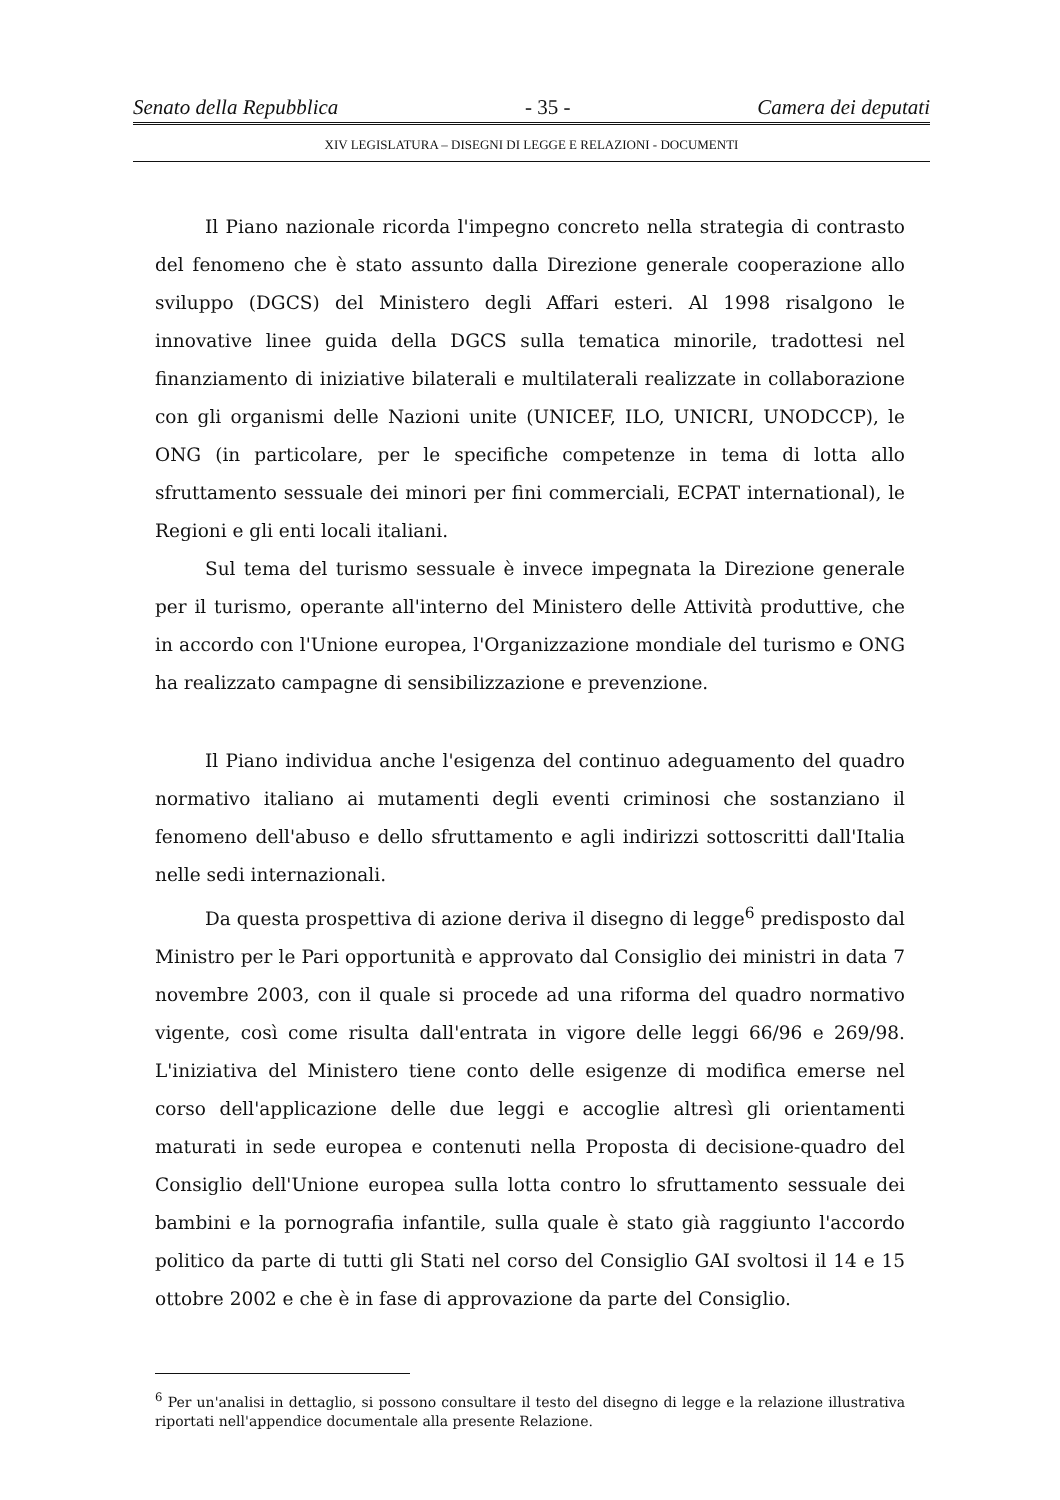Senato della Repubblica - 35 - Camera dei deputati
XIV LEGISLATURA – DISEGNI DI LEGGE E RELAZIONI - DOCUMENTI
Il Piano nazionale ricorda l'impegno concreto nella strategia di contrasto del fenomeno che è stato assunto dalla Direzione generale cooperazione allo sviluppo (DGCS) del Ministero degli Affari esteri. Al 1998 risalgono le innovative linee guida della DGCS sulla tematica minorile, tradottesi nel finanziamento di iniziative bilaterali e multilaterali realizzate in collaborazione con gli organismi delle Nazioni unite (UNICEF, ILO, UNICRI, UNODCCP), le ONG (in particolare, per le specifiche competenze in tema di lotta allo sfruttamento sessuale dei minori per fini commerciali, ECPAT international), le Regioni e gli enti locali italiani.
Sul tema del turismo sessuale è invece impegnata la Direzione generale per il turismo, operante all'interno del Ministero delle Attività produttive, che in accordo con l'Unione europea, l'Organizzazione mondiale del turismo e ONG ha realizzato campagne di sensibilizzazione e prevenzione.
Il Piano individua anche l'esigenza del continuo adeguamento del quadro normativo italiano ai mutamenti degli eventi criminosi che sostanziano il fenomeno dell'abuso e dello sfruttamento e agli indirizzi sottoscritti dall'Italia nelle sedi internazionali.
Da questa prospettiva di azione deriva il disegno di legge<sup>6</sup> predisposto dal Ministro per le Pari opportunità e approvato dal Consiglio dei ministri in data 7 novembre 2003, con il quale si procede ad una riforma del quadro normativo vigente, così come risulta dall'entrata in vigore delle leggi 66/96 e 269/98. L'iniziativa del Ministero tiene conto delle esigenze di modifica emerse nel corso dell'applicazione delle due leggi e accoglie altresì gli orientamenti maturati in sede europea e contenuti nella Proposta di decisione-quadro del Consiglio dell'Unione europea sulla lotta contro lo sfruttamento sessuale dei bambini e la pornografia infantile, sulla quale è stato già raggiunto l'accordo politico da parte di tutti gli Stati nel corso del Consiglio GAI svoltosi il 14 e 15 ottobre 2002 e che è in fase di approvazione da parte del Consiglio.
<sup>6</sup> Per un'analisi in dettaglio, si possono consultare il testo del disegno di legge e la relazione illustrativa riportati nell'appendice documentale alla presente Relazione.